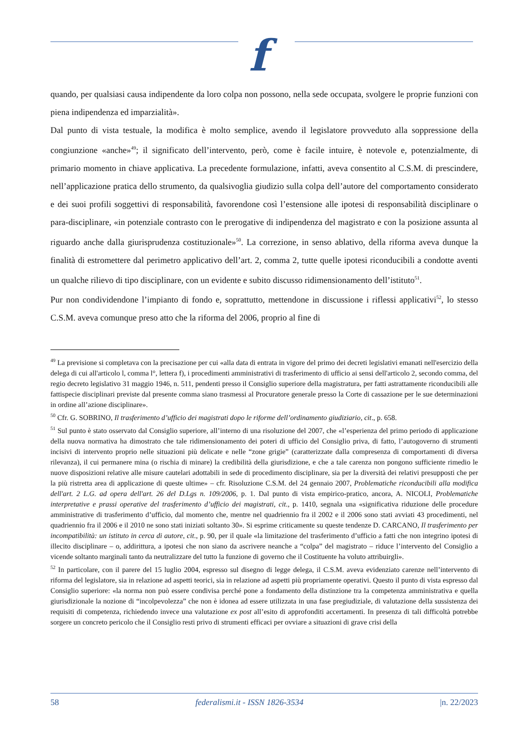f
quando, per qualsiasi causa indipendente da loro colpa non possono, nella sede occupata, svolgere le proprie funzioni con piena indipendenza ed imparzialità».
Dal punto di vista testuale, la modifica è molto semplice, avendo il legislatore provveduto alla soppressione della congiunzione «anche»<sup>49</sup>; il significato dell’intervento, però, come è facile intuire, è notevole e, potenzialmente, di primario momento in chiave applicativa. La precedente formulazione, infatti, aveva consentito al C.S.M. di prescindere, nell’applicazione pratica dello strumento, da qualsivoglia giudizio sulla colpa dell’autore del comportamento considerato e dei suoi profili soggettivi di responsabilità, favorendone così l’estensione alle ipotesi di responsabilità disciplinare o para-disciplinare, «in potenziale contrasto con le prerogative di indipendenza del magistrato e con la posizione assunta al riguardo anche dalla giurisprudenza costituzionale»<sup>50</sup>. La correzione, in senso ablativo, della riforma aveva dunque la finalità di estromettere dal perimetro applicativo dell’art. 2, comma 2, tutte quelle ipotesi riconducibili a condotte aventi un qualche rilievo di tipo disciplinare, con un evidente e subito discusso ridimensionamento dell’istituto<sup>51</sup>.
Pur non condividendone l’impianto di fondo e, soprattutto, mettendone in discussione i riflessi applicativi<sup>52</sup>, lo stesso C.S.M. aveva comunque preso atto che la riforma del 2006, proprio al fine di
<sup>49</sup> La previsione si completava con la precisazione per cui «alla data di entrata in vigore del primo dei decreti legislativi emanati nell'esercizio della delega di cui all'articolo l, comma l°, lettera f), i procedimenti amministrativi di trasferimento di ufficio ai sensi dell'articolo 2, secondo comma, del regio decreto legislativo 31 maggio 1946, n. 511, pendenti presso il Consiglio superiore della magistratura, per fatti astrattamente riconducibili alle fattispecie disciplinari previste dal presente comma siano trasmessi al Procuratore generale presso la Corte di cassazione per le sue determinazioni in ordine all’azione disciplinare».
<sup>50</sup> Cfr. G. SOBRINO, Il trasferimento d’ufficio dei magistrati dopo le riforme dell’ordinamento giudiziario, cit., p. 658.
<sup>51</sup> Sul punto è stato osservato dal Consiglio superiore, all’interno di una risoluzione del 2007, che «l’esperienza del primo periodo di applicazione della nuova normativa ha dimostrato che tale ridimensionamento dei poteri di ufficio del Consiglio priva, di fatto, l’autogoverno di strumenti incisivi di intervento proprio nelle situazioni più delicate e nelle “zone grigie” (caratterizzate dalla compresenza di comportamenti di diversa rilevanza), il cui permanere mina (o rischia di minare) la credibilità della giurisdizione, e che a tale carenza non pongono sufficiente rimedio le nuove disposizioni relative alle misure cautelari adottabili in sede di procedimento disciplinare, sia per la diversità dei relativi presupposti che per la più ristretta area di applicazione di queste ultime» – cfr. Risoluzione C.S.M. del 24 gennaio 2007, Problematiche riconducibili alla modifica dell'art. 2 L.G. ad opera dell'art. 26 del D.Lgs n. 109/2006, p. 1. Dal punto di vista empirico-pratico, ancora, A. NICOLI, Problematiche interpretative e prassi operative del trasferimento d’ufficio dei magistrati, cit., p. 1410, segnala una «significativa riduzione delle procedure amministrative di trasferimento d’ufficio, dal momento che, mentre nel quadriennio fra il 2002 e il 2006 sono stati avviati 43 procedimenti, nel quadriennio fra il 2006 e il 2010 ne sono stati iniziati soltanto 30». Si esprime criticamente su queste tendenze D. CARCANO, Il trasferimento per incompatibilità: un istituto in cerca di autore, cit., p. 90, per il quale «la limitazione del trasferimento d’ufficio a fatti che non integrino ipotesi di illecito disciplinare – o, addirittura, a ipotesi che non siano da ascrivere neanche a “colpa” del magistrato – riduce l’intervento del Consiglio a vicende soltanto marginali tanto da neutralizzare del tutto la funzione di governo che il Costituente ha voluto attribuirgli».
<sup>52</sup> In particolare, con il parere del 15 luglio 2004, espresso sul disegno di legge delega, il C.S.M. aveva evidenziato carenze nell’intervento di riforma del legislatore, sia in relazione ad aspetti teorici, sia in relazione ad aspetti più propriamente operativi. Questo il punto di vista espresso dal Consiglio superiore: «la norma non può essere condivisa perché pone a fondamento della distinzione tra la competenza amministrativa e quella giurisdizionale la nozione di “incolpevolezza” che non è idonea ad essere utilizzata in una fase pregiudiziale, di valutazione della sussistenza dei requisiti di competenza, richiedendo invece una valutazione ex post all’esito di approfonditi accertamenti. In presenza di tali difficoltà potrebbe sorgere un concreto pericolo che il Consiglio resti privo di strumenti efficaci per ovviare a situazioni di grave crisi della
58 federalismi.it - ISSN 1826-3534 |n. 22/2023